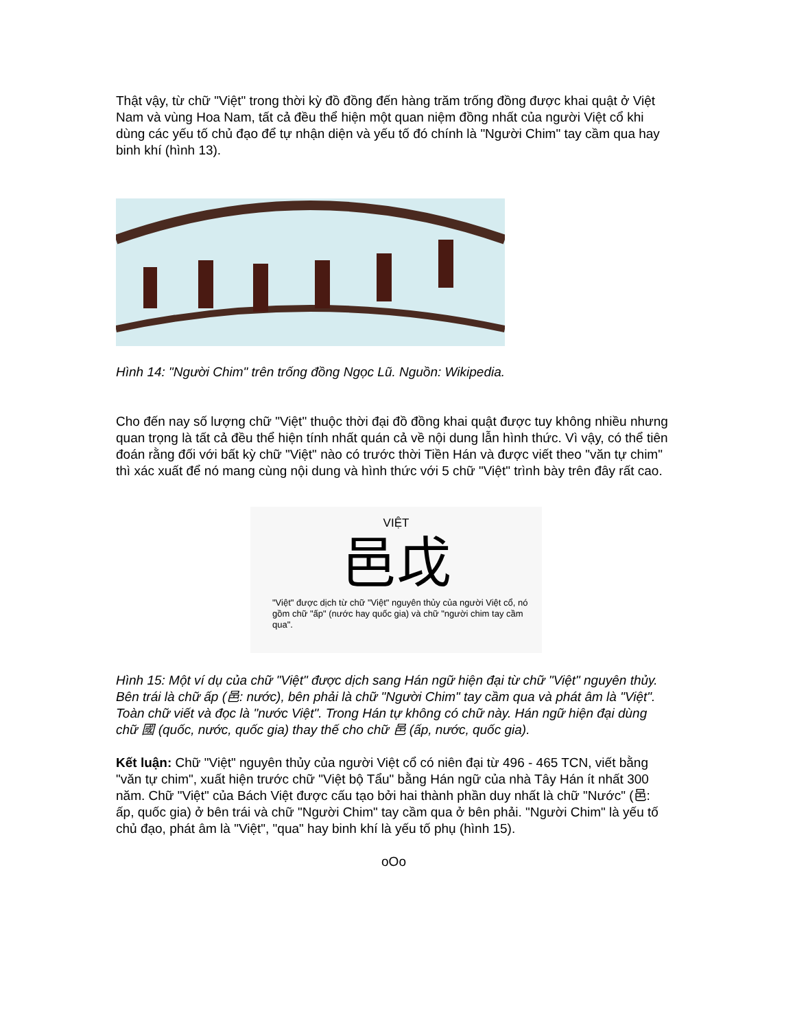Thật vậy, từ chữ "Việt" trong thời kỳ đồ đồng đến hàng trăm trống đồng được khai quật ở Việt Nam và vùng Hoa Nam, tất cả đều thể hiện một quan niệm đồng nhất của người Việt cổ khi dùng các yếu tố chủ đạo để tự nhận diện và yếu tố đó chính là "Người Chim" tay cầm qua hay binh khí (hình 13).
Hình 14: "Người Chim" trên trống đồng Ngọc Lũ. Nguồn: Wikipedia.
Cho đến nay số lượng chữ "Việt" thuộc thời đại đồ đồng khai quật được tuy không nhiều nhưng quan trọng là tất cả đều thể hiện tính nhất quán cả về nội dung lẫn hình thức. Vì vậy, có thể tiên đoán rằng đối với bất kỳ chữ "Việt" nào có trước thời Tiền Hán và được viết theo "văn tự chim" thì xác xuất để nó mang cùng nội dung và hình thức với 5 chữ "Việt" trình bày trên đây rất cao.
VIỆT
邑戉
"Việt" được dịch từ chữ "Việt" nguyên thủy của người Việt cổ, nó gồm chữ "ấp" (nước hay quốc gia) và chữ "người chim tay cầm qua".
Hình 15: Một ví dụ của chữ "Việt" được dịch sang Hán ngữ hiện đại từ chữ "Việt" nguyên thủy. Bên trái là chữ ấp (邑: nước), bên phải là chữ "Người Chim" tay cầm qua và phát âm là "Việt". Toàn chữ viết và đọc là "nước Việt". Trong Hán tự không có chữ này. Hán ngữ hiện đại dùng chữ 國 (quốc, nước, quốc gia) thay thế cho chữ 邑 (ấp, nước, quốc gia).
Kết luận: Chữ "Việt" nguyên thủy của người Việt cổ có niên đại từ 496 - 465 TCN, viết bằng "văn tự chim", xuất hiện trước chữ "Việt bộ Tẩu" bằng Hán ngữ của nhà Tây Hán ít nhất 300 năm. Chữ "Việt" của Bách Việt được cấu tạo bởi hai thành phần duy nhất là chữ "Nước" (邑: ấp, quốc gia) ở bên trái và chữ "Người Chim" tay cầm qua ở bên phải. "Người Chim" là yếu tố chủ đạo, phát âm là "Việt", "qua" hay binh khí là yếu tố phụ (hình 15).
oOo